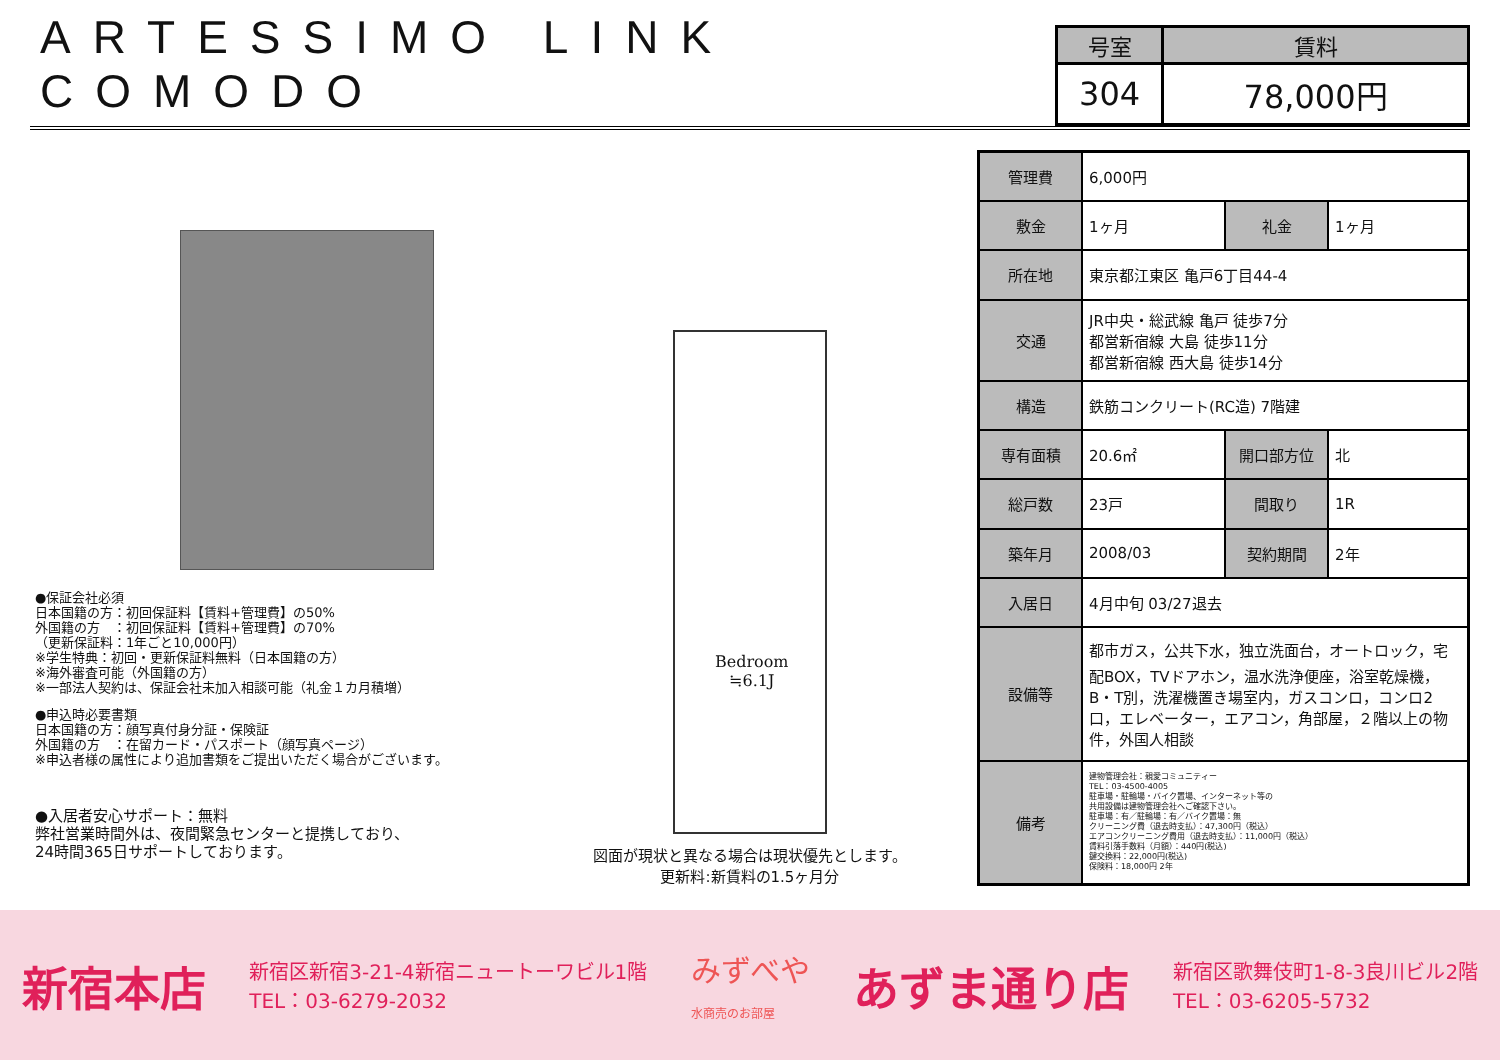ARTESSIMO LINK COMODO
| 号室 | 賃料 |
| --- | --- |
| 304 | 78,000円 |
●保証会社必須
日本国籍の方：初回保証料【賃料+管理費】の50%
外国籍の方　：初回保証料【賃料+管理費】の70%
（更新保証料：1年ごと10,000円）
※学生特典：初回・更新保証料無料（日本国籍の方）
※海外審査可能（外国籍の方）
※一部法人契約は、保証会社未加入相談可能（礼金１カ月積増）
●申込時必要書類
日本国籍の方：顔写真付身分証・保険証
外国籍の方　：在留カード・パスポート（顔写真ページ）
※申込者様の属性により追加書類をご提出いただく場合がございます。
●入居者安心サポート：無料
弊社営業時間外は、夜間緊急センターと提携しており、
24時間365日サポートしております。
Bedroom
≒6.1J
図面が現状と異なる場合は現状優先とします。
更新料:新賃料の1.5ヶ月分
| 管理費 | 6,000円 | | |
| 敷金 | 1ヶ月 | 礼金 | 1ヶ月 |
| 所在地 | 東京都江東区 亀戸6丁目44-4 | | |
| 交通 | JR中央・総武線 亀戸 徒歩7分 都営新宿線 大島 徒歩11分 都営新宿線 西大島 徒歩14分 | | |
| 構造 | 鉄筋コンクリート(RC造) 7階建 | | |
| 専有面積 | 20.6㎡ | 開口部方位 | 北 |
| 総戸数 | 23戸 | 間取り | 1R |
| 築年月 | 2008/03 | 契約期間 | 2年 |
| 入居日 | 4月中旬 03/27退去 | | |
| 設備等 | 都市ガス，公共下水，独立洗面台，オートロック，宅配BOX，TVドアホン，温水洗浄便座，浴室乾燥機，B・T別，洗濯機置き場室内，ガスコンロ，コンロ2口，エレベーター，エアコン，角部屋，２階以上の物件，外国人相談 | | |
| 備考 | 建物管理会社：親愛コミュニティー TEL：03-4500-4005 駐車場・駐輪場・バイク置場、インターネット等の 共用設備は建物管理会社へご確認下さい。 駐車場：有／駐輪場：有／バイク置場：無 クリーニング費（退去時支払）：47,300円（税込） エアコンクリーニング費用（退去時支払）：11,000円（税込） 賃料引落手数料（月額）：440円(税込) 鍵交換料：22,000円(税込) 保険料：18,000円 2年 | | |
新宿本店 新宿区新宿3-21-4新宿ニュートーワビル1階
TEL：03-6279-2032 みずべや
水商売のお部屋 あずま通り店 新宿区歌舞伎町1-8-3良川ビル2階
TEL：03-6205-5732